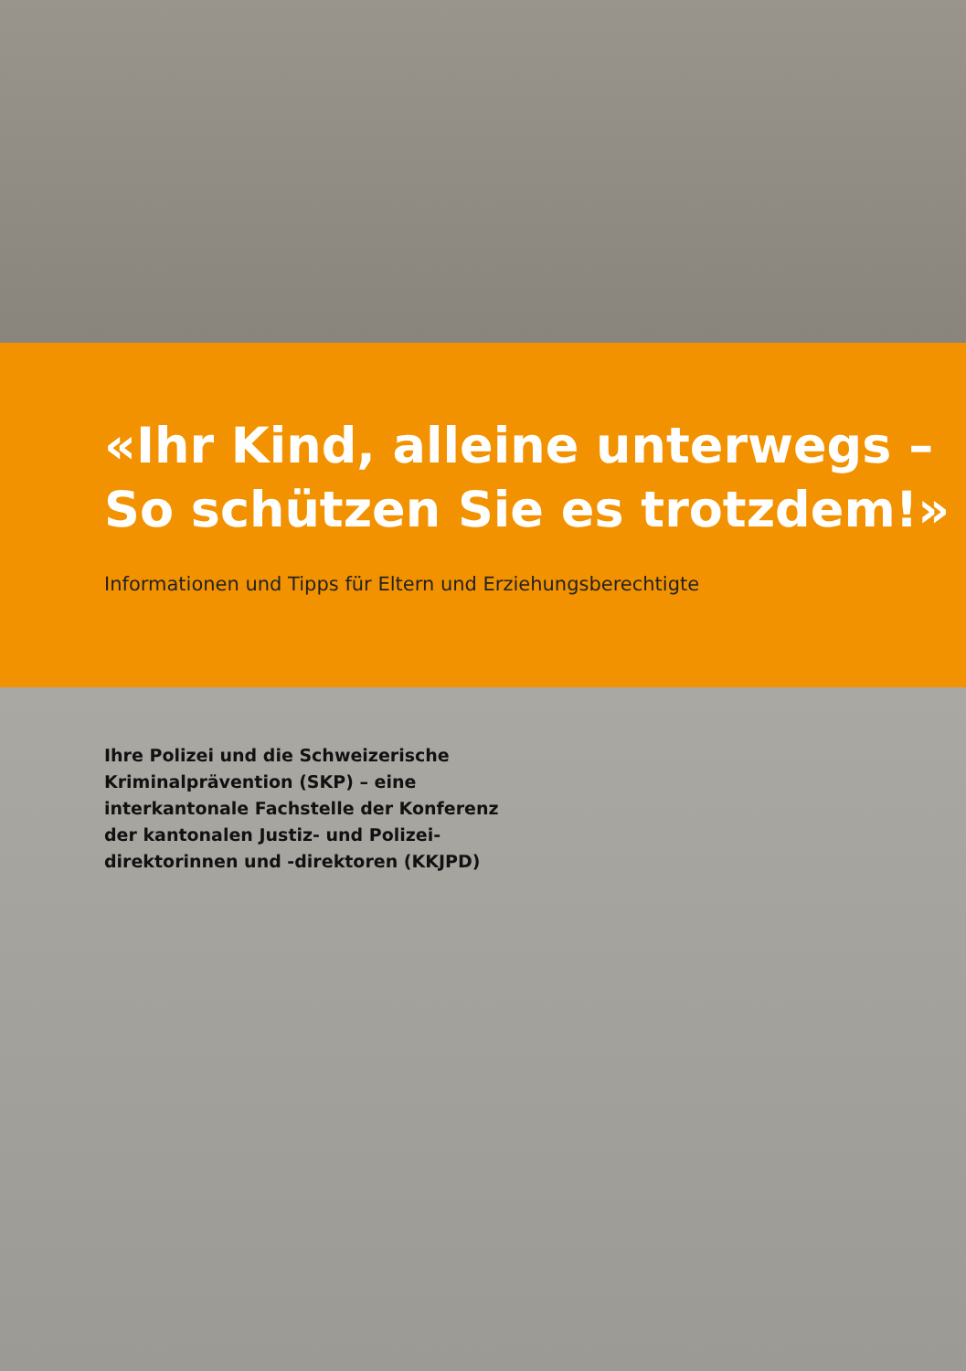«Ihr Kind, alleine unterwegs –
So schützen Sie es trotzdem!»
Informationen und Tipps für Eltern und Erziehungsberechtigte
Ihre Polizei und die Schweizerische Kriminalprävention (SKP) – eine interkantonale Fachstelle der Konferenz der kantonalen Justiz- und Polizei­direktorinnen und -direktoren (KKJPD)